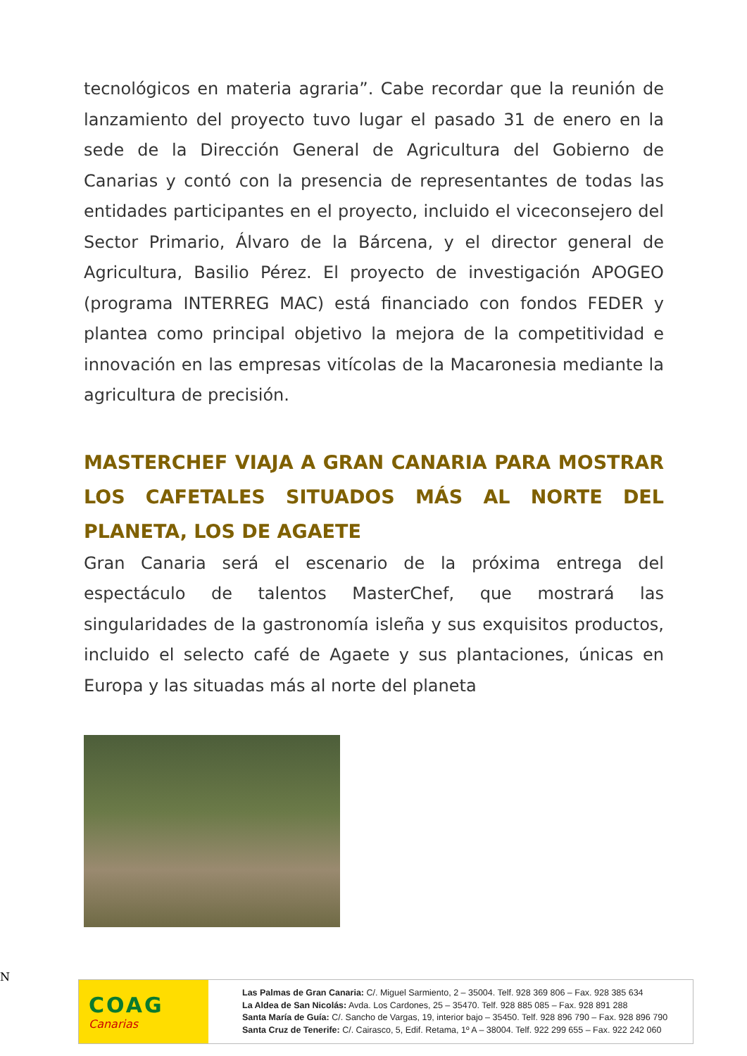tecnológicos en materia agraria”. Cabe recordar que la reunión de lanzamiento del proyecto tuvo lugar el pasado 31 de enero en la sede de la Dirección General de Agricultura del Gobierno de Canarias y contó con la presencia de representantes de todas las entidades participantes en el proyecto, incluido el viceconsejero del Sector Primario, Álvaro de la Bárcena, y el director general de Agricultura, Basilio Pérez. El proyecto de investigación APOGEO (programa INTERREG MAC) está financiado con fondos FEDER y plantea como principal objetivo la mejora de la competitividad e innovación en las empresas vitícolas de la Macaronesia mediante la agricultura de precisión.
MASTERCHEF VIAJA A GRAN CANARIA PARA MOSTRAR LOS CAFETALES SITUADOS MÁS AL NORTE DEL PLANETA, LOS DE AGAETE
Gran Canaria será el escenario de la próxima entrega del espectáculo de talentos MasterChef, que mostrará las singularidades de la gastronomía isleña y sus exquisitos productos, incluido el selecto café de Agaete y sus plantaciones, únicas en Europa y las situadas más al norte del planeta
N
COAG
Canarias
Las Palmas de Gran Canaria: C/. Miguel Sarmiento, 2 – 35004. Telf. 928 369 806 – Fax. 928 385 634
La Aldea de San Nicolás: Avda. Los Cardones, 25 – 35470. Telf. 928 885 085 – Fax. 928 891 288
Santa María de Guía: C/. Sancho de Vargas, 19, interior bajo – 35450. Telf. 928 896 790 – Fax. 928 896 790
Santa Cruz de Tenerife: C/. Cairasco, 5, Edif. Retama, 1º A – 38004. Telf. 922 299 655 – Fax. 922 242 060